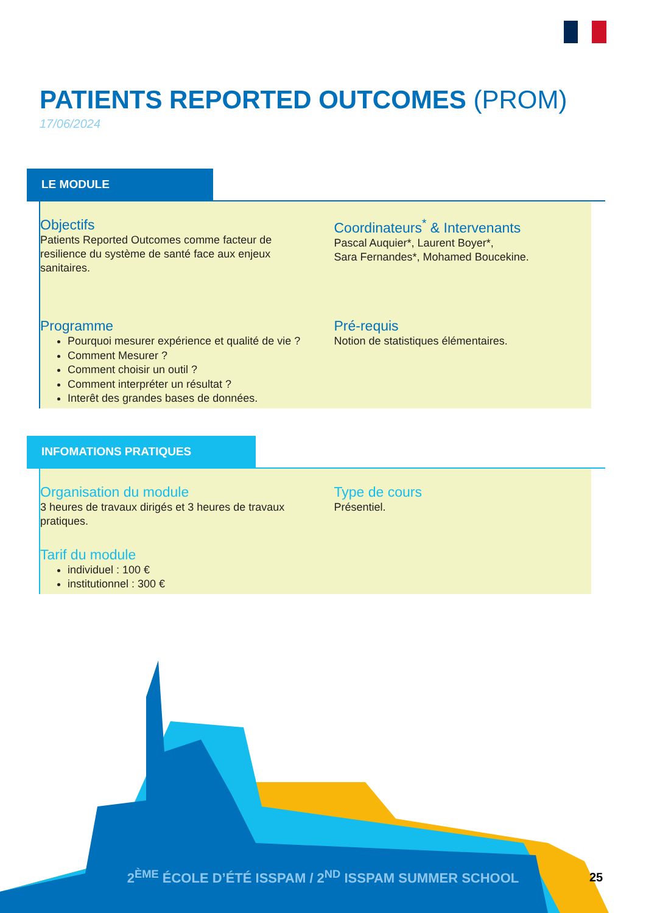PATIENTS REPORTED OUTCOMES (PROM)
17/06/2024
LE MODULE
Objectifs
Patients Reported Outcomes comme facteur de resilience du système de santé face aux enjeux sanitaires.
Coordinateurs<sup>*</sup> & Intervenants
Pascal Auquier*, Laurent Boyer*,
Sara Fernandes*, Mohamed Boucekine.
Programme
Pourquoi mesurer expérience et qualité de vie ?
Comment Mesurer ?
Comment choisir un outil ?
Comment interpréter un résultat ?
Interêt des grandes bases de données.
Pré-requis
Notion de statistiques élémentaires.
INFOMATIONS PRATIQUES
Organisation du module
3 heures de travaux dirigés et 3 heures de travaux pratiques.
Type de cours
Présentiel.
Tarif du module
individuel : 100 €
institutionnel : 300 €
2<sup>ÈME</sup> ÉCOLE D’ÉTÉ ISSPAM / 2<sup>ND</sup> ISSPAM SUMMER SCHOOL 25